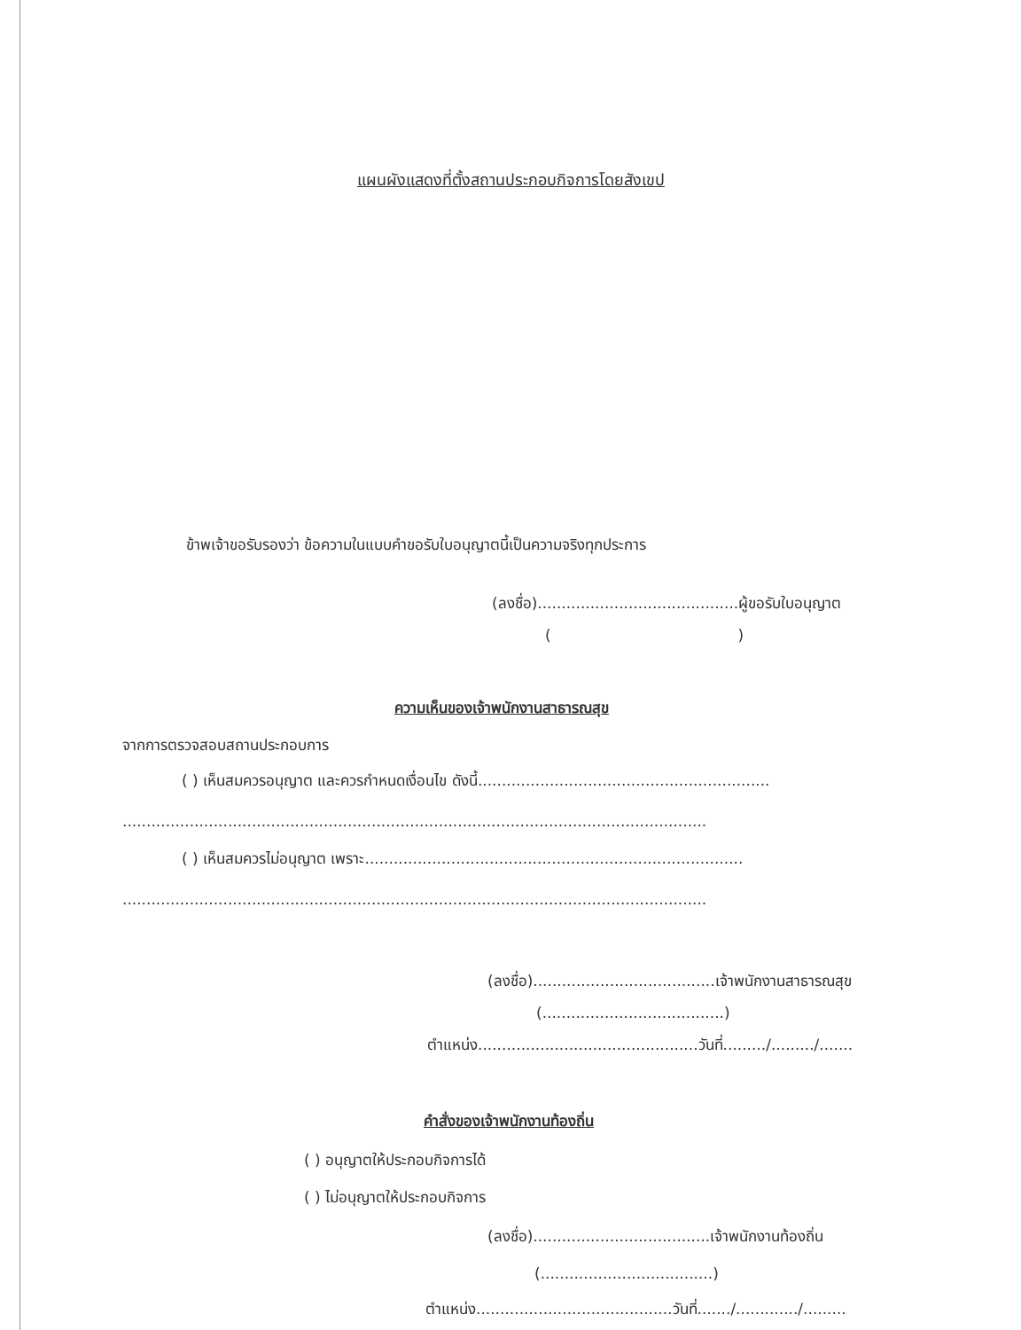แผนผังแสดงที่ตั้งสถานประกอบกิจการโดยสังเขป
ข้าพเจ้าขอรับรองว่า ข้อความในแบบคำขอรับใบอนุญาตนี้เป็นความจริงทุกประการ
(ลงชื่อ)..........................................ผู้ขอรับใบอนุญาต
( )
ความเห็นของเจ้าพนักงานสาธารณสุข
จากการตรวจสอบสถานประกอบการ
( ) เห็นสมควรอนุญาต และควรกำหนดเงื่อนไข ดังนี้.............................................................
..........................................................................................................................
( ) เห็นสมควรไม่อนุญาต เพราะ...............................................................................
..........................................................................................................................
(ลงชื่อ)......................................เจ้าพนักงานสาธารณสุข
(......................................)
ตำแหน่ง..............................................วันที่........./........./.......
คำสั่งของเจ้าพนักงานท้องถิ่น
( ) อนุญาตให้ประกอบกิจการได้
( ) ไม่อนุญาตให้ประกอบกิจการ
(ลงชื่อ).....................................เจ้าพนักงานท้องถิ่น
(....................................)
ตำแหน่ง.........................................วันที่......./............./.........